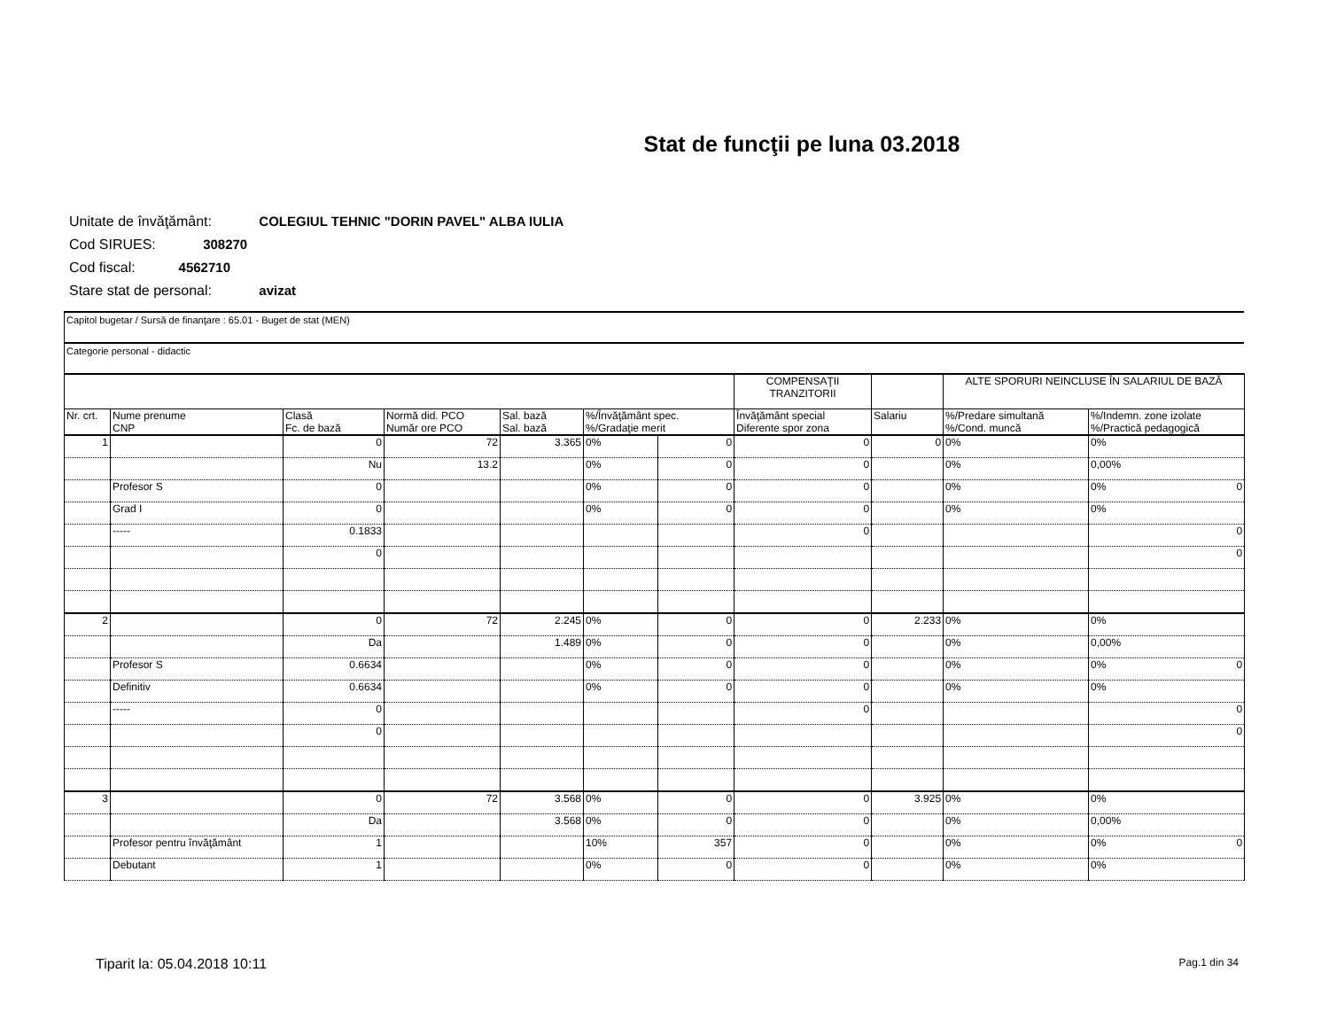Stat de funcţii pe luna 03.2018
Unitate de învăţământ: COLEGIUL TEHNIC "DORIN PAVEL" ALBA IULIA
Cod SIRUES: 308270
Cod fiscal: 4562710
Stare stat de personal: avizat
Capitol bugetar / Sursă de finanţare : 65.01 - Buget de stat (MEN)
Categorie personal - didactic
| | | | | | | | COMPENSAŢII TRANZITORII | | ALTE SPORURI NEINCLUSE ÎN SALARIUL DE BAZĂ | |
| Nr. crt. | Nume prenume CNP | Clasă Fc. de bază | Normă did. PCO Număr ore PCO | Sal. bază Sal. bază | %/Învăţământ spec. %/Gradaţie merit | | Învăţământ special Diferente spor zona | Salariu | %/Predare simultană %/Cond. muncă | %/Indemn. zone izolate %/Practică pedagogică |
| 1 | | 0 | 72 | 3.365 | 0% | 0 | 0 | 0 | 0% | 0% |
| | | Nu | 13.2 | | 0% | 0 | 0 | | 0% | 0,00% |
| | Profesor S | 0 | | | 0% | 0 | 0 | | 0% | 0% 0 |
| | Grad I | 0 | | | 0% | 0 | 0 | | 0% | 0% |
| | ----- | 0.1833 | | | | | 0 | | | 0 |
| | | 0 | | | | | | | | 0 |
| 2 | | 0 | 72 | 2.245 | 0% | 0 | 0 | 2.233 | 0% | 0% |
| | | Da | | 1.489 | 0% | 0 | 0 | | 0% | 0,00% |
| | Profesor S | 0.6634 | | | 0% | 0 | 0 | | 0% | 0% 0 |
| | Definitiv | 0.6634 | | | 0% | 0 | 0 | | 0% | 0% |
| | ----- | 0 | | | | | 0 | | | 0 |
| | | 0 | | | | | | | | 0 |
| 3 | | 0 | 72 | 3.568 | 0% | 0 | 0 | 3.925 | 0% | 0% |
| | | Da | | 3.568 | 0% | 0 | 0 | | 0% | 0,00% |
| | Profesor pentru învăţământ | 1 | | | 10% | 357 | 0 | | 0% | 0% 0 |
| | Debutant | 1 | | | 0% | 0 | 0 | | 0% | 0% |
Tiparit la: 05.04.2018 10:11 Pag.1 din 34